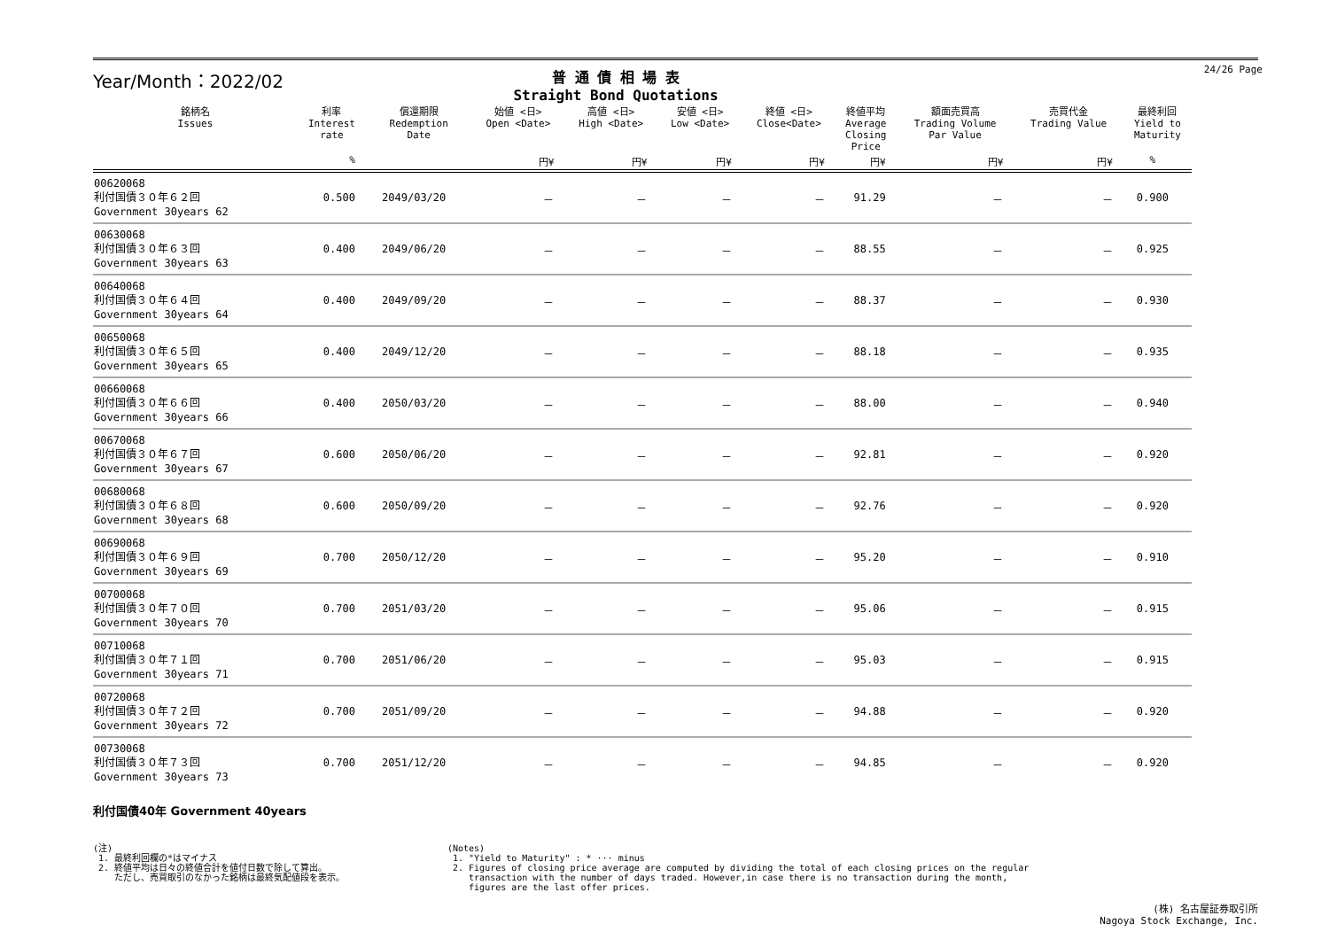Year/Month：2022/02
普 通 債 相 場 表
Straight Bond Quotations
24/26 Page
| 銘柄名 Issues | 利率 Interest rate | 償還期限 Redemption Date | 始値 <日> Open <Date> | 高値 <日> High <Date> | 安値 <日> Low <Date> | 終値 <日> Close<Date> | 終値平均 Average Closing Price | 額面売買高 Trading Volume Par Value | 売買代金 Trading Value | 最終利回 Yield to Maturity |
| --- | --- | --- | --- | --- | --- | --- | --- | --- | --- | --- |
| | % | | 円¥ | 円¥ | 円¥ | 円¥ | 円¥ | 円¥ | 円¥ | % |
| 00620068 利付国債３０年６２回 Government 30years 62 | 0.500 | 2049/03/20 | － | － | － | － | 91.29 | － | － | 0.900 |
| 00630068 利付国債３０年６３回 Government 30years 63 | 0.400 | 2049/06/20 | － | － | － | － | 88.55 | － | － | 0.925 |
| 00640068 利付国債３０年６４回 Government 30years 64 | 0.400 | 2049/09/20 | － | － | － | － | 88.37 | － | － | 0.930 |
| 00650068 利付国債３０年６５回 Government 30years 65 | 0.400 | 2049/12/20 | － | － | － | － | 88.18 | － | － | 0.935 |
| 00660068 利付国債３０年６６回 Government 30years 66 | 0.400 | 2050/03/20 | － | － | － | － | 88.00 | － | － | 0.940 |
| 00670068 利付国債３０年６７回 Government 30years 67 | 0.600 | 2050/06/20 | － | － | － | － | 92.81 | － | － | 0.920 |
| 00680068 利付国債３０年６８回 Government 30years 68 | 0.600 | 2050/09/20 | － | － | － | － | 92.76 | － | － | 0.920 |
| 00690068 利付国債３０年６９回 Government 30years 69 | 0.700 | 2050/12/20 | － | － | － | － | 95.20 | － | － | 0.910 |
| 00700068 利付国債３０年７０回 Government 30years 70 | 0.700 | 2051/03/20 | － | － | － | － | 95.06 | － | － | 0.915 |
| 00710068 利付国債３０年７１回 Government 30years 71 | 0.700 | 2051/06/20 | － | － | － | － | 95.03 | － | － | 0.915 |
| 00720068 利付国債３０年７２回 Government 30years 72 | 0.700 | 2051/09/20 | － | － | － | － | 94.88 | － | － | 0.920 |
| 00730068 利付国債３０年７３回 Government 30years 73 | 0.700 | 2051/12/20 | － | － | － | － | 94.85 | － | － | 0.920 |
利付国債40年 Government 40years
(注)
1. 最終利回欄の*はマイナス
2. 終値平均は日々の終値合計を値付日数で除して算出。
ただし、売買取引のなかった銘柄は最終気配値段を表示。
(Notes)
1. "Yield to Maturity" : * ··· minus
2. Figures of closing price average are computed by dividing the total of each closing prices on the regular
transaction with the number of days traded. However,in case there is no transaction during the month,
figures are the last offer prices.
(株) 名古屋証券取引所
Nagoya Stock Exchange, Inc.